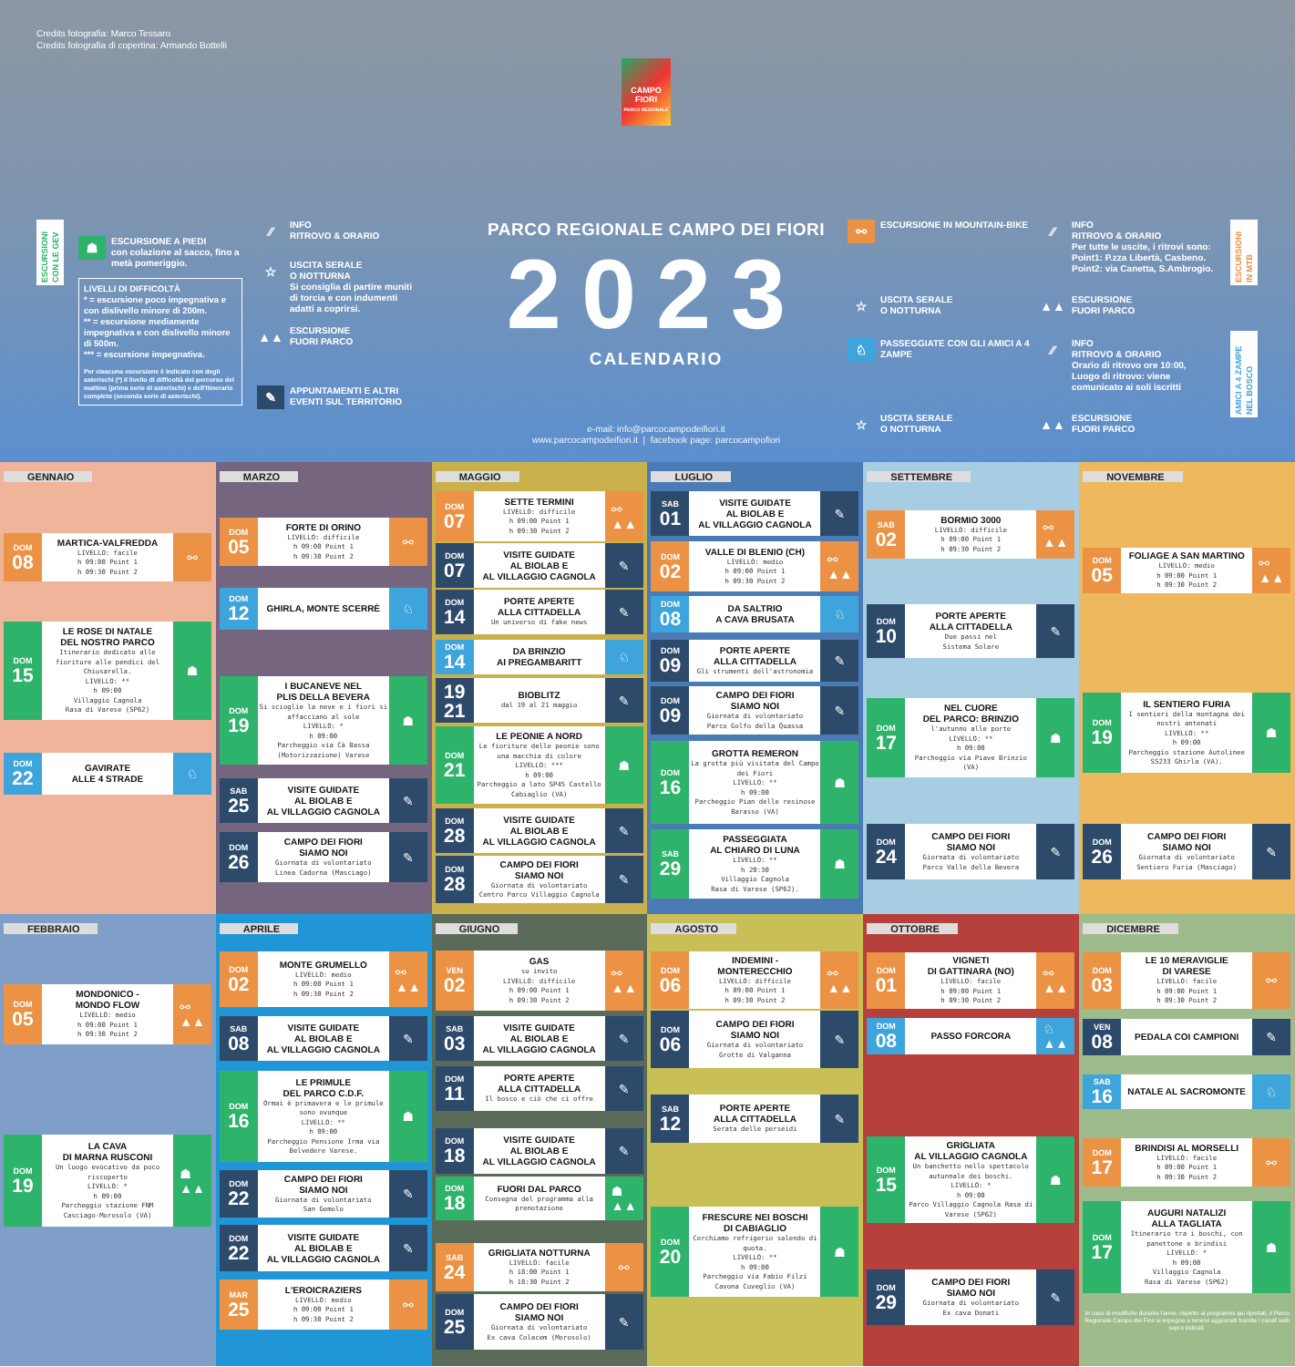Credits fotografia: Marco Tessaro
Credits fotografia di copertina: Armando Bottelli
CAMPO FIORI
PARCO REGIONALE
ESCURSIONI CON LE GEV
☗ ESCURSIONE A PIEDI
con colazione al sacco, fino a metà pomeriggio.
LIVELLI DI DIFFICOLTÀ
* = escursione poco impegnativa e con dislivello minore di 200m.
** = escursione mediamente impegnativa e con dislivello minore di 500m.
*** = escursione impegnativa.
Per ciascuna escursione è indicato con degli asterischi (*) il livello di difficoltà del percorso del mattino (prima serie di asterischi) e dell'itinerario completo (seconda serie di asterischi).
⁄⁄ INFO
RITROVO & ORARIO
☆ USCITA SERALE
O NOTTURNA
Si consiglia di partire muniti di torcia e con indumenti adatti a coprirsi.
▲▲ ESCURSIONE
FUORI PARCO
✎ APPUNTAMENTI E ALTRI EVENTI SUL TERRITORIO
PARCO REGIONALE CAMPO DEI FIORI
2023
CALENDARIO
e-mail: info@parcocampodeifiori.it
www.parcocampodeifiori.it | facebook page: parcocampofiori
⚯ ESCURSIONE IN MOUNTAIN-BIKE
⁄⁄ INFO
RITROVO & ORARIO
Per tutte le uscite, i ritrovi sono:
Point1: P.zza Libertà, Casbeno.
Point2: via Canetta, S.Ambrogio.
☆ USCITA SERALE
O NOTTURNA
▲▲ ESCURSIONE
FUORI PARCO
♘ PASSEGGIATE CON GLI AMICI A 4 ZAMPE
⁄⁄ INFO
RITROVO & ORARIO
Orario di ritrovo ore 10:00,
Luogo di ritrovo: viene comunicato ai soli iscritti
☆ USCITA SERALE
O NOTTURNA
▲▲ ESCURSIONE
FUORI PARCO
ESCURSIONI IN MTB
AMICI A 4 ZAMPE NEL BOSCO
GENNAIO
DOM
08
MARTICA-VALFREDDA
LIVELLO: facile
h 09:00 Point 1
h 09:30 Point 2
⚯
DOM
15
LE ROSE DI NATALE
DEL NOSTRO PARCO
Itinerario dedicato alle fioriture alle pendici del Chiusarella.
LIVELLO: **
h 09:00
Villaggio Cagnola
Rasa di Varese (SP62)
☗
DOM
22
GAVIRATE
ALLE 4 STRADE
♘
MARZO
DOM
05
FORTE DI ORINO
LIVELLO: difficile
h 09:00 Point 1
h 09:30 Point 2
⚯
DOM
12
GHIRLA, MONTE SCERRÈ
♘
DOM
19
I BUCANEVE NEL
PLIS DELLA BEVERA
Si scioglie la neve e i fiori si affacciano al sole
LIVELLO: *
h 09:00
Parcheggio via Cà Bassa (Motorizzazione) Varese
☗
SAB
25
VISITE GUIDATE
AL BIOLAB E
AL VILLAGGIO CAGNOLA
✎
DOM
26
CAMPO DEI FIORI
SIAMO NOI
Giornata di volontariato
Linea Cadorna (Masciago)
✎
MAGGIO
DOM
07
SETTE TERMINI
LIVELLO: difficile
h 09:00 Point 1
h 09:30 Point 2
⚯
▲▲
DOM
07
VISITE GUIDATE
AL BIOLAB E
AL VILLAGGIO CAGNOLA
✎
DOM
14
PORTE APERTE
ALLA CITTADELLA
Un universo di fake news
✎
DOM
14
DA BRINZIO
AI PREGAMBARITT
♘
19
21
BIOBLITZ
dal 19 al 21 maggio
✎
DOM
21
LE PEONIE A NORD
Le fioriture delle peonie sono una macchia di colore
LIVELLO: ***
h 09:00
Parcheggio a lato SP45 Castello Cabiaglio (VA)
☗
DOM
28
VISITE GUIDATE
AL BIOLAB E
AL VILLAGGIO CAGNOLA
✎
DOM
28
CAMPO DEI FIORI
SIAMO NOI
Giornata di volontariato
Centro Parco Villaggio Cagnola
✎
LUGLIO
SAB
01
VISITE GUIDATE
AL BIOLAB E
AL VILLAGGIO CAGNOLA
✎
DOM
02
VALLE DI BLENIO (CH)
LIVELLO: medio
h 09:00 Point 1
h 09:30 Point 2
⚯
▲▲
DOM
08
DA SALTRIO
A CAVA BRUSATA
♘
DOM
09
PORTE APERTE
ALLA CITTADELLA
Gli strumenti dell'astronomia
✎
DOM
09
CAMPO DEI FIORI
SIAMO NOI
Giornata di volontariato
Parco Golfo della Quassa
✎
DOM
16
GROTTA REMERON
La grotta più visitata del Campo dei Fiori
LIVELLO: **
h 09:00
Parcheggio Pian delle resinose Barasso (VA)
☗
SAB
29
PASSEGGIATA
AL CHIARO DI LUNA
LIVELLO: **
h 20:30
Villaggio Cagnola
Rasa di Varese (SP62).
☗
SETTEMBRE
SAB
02
BORMIO 3000
LIVELLO: difficile
h 09:00 Point 1
h 09:30 Point 2
⚯
▲▲
DOM
10
PORTE APERTE
ALLA CITTADELLA
Due passi nel
Sistema Solare
✎
DOM
17
NEL CUORE
DEL PARCO: BRINZIO
l'autunno alle porte
LIVELLO: **
h 09:00
Parcheggio via Piave Brinzio (VA)
☗
DOM
24
CAMPO DEI FIORI
SIAMO NOI
Giornata di volontariato
Parco Valle della Bevera
✎
NOVEMBRE
DOM
05
FOLIAGE A SAN MARTINO
LIVELLO: medio
h 09:00 Point 1
h 09:30 Point 2
⚯
▲▲
DOM
19
IL SENTIERO FURIA
I sentieri della montagna dei nostri antenati
LIVELLO: **
h 09:00
Parcheggio stazione Autolinee SS233 Ghirla (VA).
☗
DOM
26
CAMPO DEI FIORI
SIAMO NOI
Giornata di volontariato
Sentiero Furia (Masciago)
✎
FEBBRAIO
DOM
05
MONDONICO -
MONDO FLOW
LIVELLO: medio
h 09:00 Point 1
h 09:30 Point 2
⚯
▲▲
DOM
19
LA CAVA
DI MARNA RUSCONI
Un luogo evocativo da poco riscoperto
LIVELLO: *
h 09:00
Parcheggio stazione FNM Casciago-Morosolo (VA)
☗
▲▲
APRILE
DOM
02
MONTE GRUMELLO
LIVELLO: medio
h 09:00 Point 1
h 09:30 Point 2
⚯
▲▲
SAB
08
VISITE GUIDATE
AL BIOLAB E
AL VILLAGGIO CAGNOLA
✎
DOM
16
LE PRIMULE
DEL PARCO C.D.F.
Ormai è primavera e le primule sono ovunque
LIVELLO: **
h 09:00
Parcheggio Pensione Irma via Belvedere Varese.
☗
DOM
22
CAMPO DEI FIORI
SIAMO NOI
Giornata di volontariato
San Gemolo
✎
DOM
22
VISITE GUIDATE
AL BIOLAB E
AL VILLAGGIO CAGNOLA
✎
MAR
25
L'EROICRAZIERS
LIVELLO: medio
h 09:00 Point 1
h 09:30 Point 2
⚯
GIUGNO
VEN
02
GAS
su invito
LIVELLO: difficile
h 09:00 Point 1
h 09:30 Point 2
⚯
▲▲
SAB
03
VISITE GUIDATE
AL BIOLAB E
AL VILLAGGIO CAGNOLA
✎
DOM
11
PORTE APERTE
ALLA CITTADELLA
Il bosco e ciò che ci offre
✎
DOM
18
VISITE GUIDATE
AL BIOLAB E
AL VILLAGGIO CAGNOLA
✎
DOM
18
FUORI DAL PARCO
Consegna del programma alla prenotazione
☗
▲▲
SAB
24
GRIGLIATA NOTTURNA
LIVELLO: facile
h 18:00 Point 1
h 18:30 Point 2
⚯
DOM
25
CAMPO DEI FIORI
SIAMO NOI
Giornata di volontariato
Ex cava Colacem (Morosolo)
✎
AGOSTO
DOM
06
INDEMINI -
MONTERECCHIO
LIVELLO: difficile
h 09:00 Point 1
h 09:30 Point 2
⚯
▲▲
DOM
06
CAMPO DEI FIORI
SIAMO NOI
Giornata di volontariato
Grotte di Valganna
✎
SAB
12
PORTE APERTE
ALLA CITTADELLA
Serata delle perseidi
✎
DOM
20
FRESCURE NEI BOSCHI
DI CABIAGLIO
Cerchiamo refrigerio salendo di quota.
LIVELLO: **
h 09:00
Parcheggio via Fabio Filzi Cavona Cuveglio (VA)
☗
OTTOBRE
DOM
01
VIGNETI
DI GATTINARA (NO)
LIVELLO: facile
h 09:00 Point 1
h 09:30 Point 2
⚯
▲▲
DOM
08
PASSO FORCORA
♘
▲▲
DOM
15
GRIGLIATA
AL VILLAGGIO CAGNOLA
Un banchetto nello spettacolo autunnale dei boschi.
LIVELLO: *
h 09:00
Parco Villaggio Cagnola Rasa di Varese (SP62)
☗
DOM
29
CAMPO DEI FIORI
SIAMO NOI
Giornata di volontariato
Ex cava Donati
✎
DICEMBRE
DOM
03
LE 10 MERAVIGLIE
DI VARESE
LIVELLO: facile
h 09:00 Point 1
h 09:30 Point 2
⚯
VEN
08
PEDALA COI CAMPIONI
✎
SAB
16
NATALE AL SACROMONTE
♘
DOM
17
BRINDISI AL MORSELLI
LIVELLO: facile
h 09:00 Point 1
h 09:30 Point 2
⚯
DOM
17
AUGURI NATALIZI
ALLA TAGLIATA
Itinerario tra i boschi, con panettone e brindisi
LIVELLO: *
h 09:00
Villaggio Cagnola
Rasa di Varese (SP62)
☗
In caso di modifiche durante l'anno, rispetto ai programmi qui riportati, il Parco Regionale Campo dei Fiori si impegna a tenervi aggiornati tramite i canali web sopra indicati.